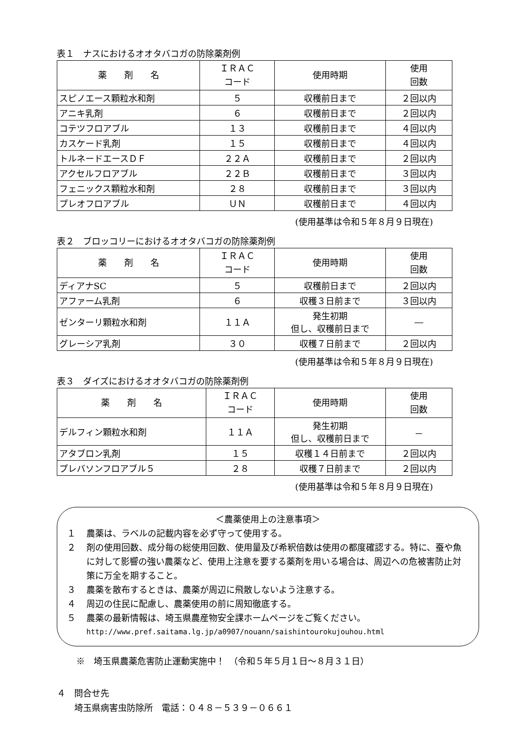表１　ナスにおけるオオタバコガの防除薬剤例
| 薬 剤 名 | ＩＲＡＣ コード | 使用時期 | 使用 回数 |
| --- | --- | --- | --- |
| スピノエース顆粒水和剤 | ５ | 収穫前日まで | ２回以内 |
| アニキ乳剤 | ６ | 収穫前日まで | ２回以内 |
| コテツフロアブル | １３ | 収穫前日まで | ４回以内 |
| カスケード乳剤 | １５ | 収穫前日まで | ４回以内 |
| トルネードエースＤＦ | ２２Ａ | 収穫前日まで | ２回以内 |
| アクセルフロアブル | ２２Ｂ | 収穫前日まで | ３回以内 |
| フェニックス顆粒水和剤 | ２８ | 収穫前日まで | ３回以内 |
| プレオフロアブル | ＵＮ | 収穫前日まで | ４回以内 |
(使用基準は令和５年８月９日現在)
表２　ブロッコリーにおけるオオタバコガの防除薬剤例
| 薬 剤 名 | ＩＲＡＣ コード | 使用時期 | 使用 回数 |
| --- | --- | --- | --- |
| ディアナSC | ５ | 収穫前日まで | ２回以内 |
| アファーム乳剤 | ６ | 収穫３日前まで | ３回以内 |
| ゼンターリ顆粒水和剤 | １１Ａ | 発生初期 但し、収穫前日まで | ― |
| グレーシア乳剤 | ３０ | 収穫７日前まで | ２回以内 |
(使用基準は令和５年８月９日現在)
表３　ダイズにおけるオオタバコガの防除薬剤例
| 薬 剤 名 | ＩＲＡＣ コード | 使用時期 | 使用 回数 |
| --- | --- | --- | --- |
| デルフィン顆粒水和剤 | １１Ａ | 発生初期 但し、収穫前日まで | － |
| アタブロン乳剤 | １５ | 収穫１４日前まで | ２回以内 |
| プレバソンフロアブル５ | ２８ | 収穫７日前まで | ２回以内 |
(使用基準は令和５年８月９日現在)
＜農薬使用上の注意事項＞
１ 農薬は、ラベルの記載内容を必ず守って使用する。
２ 剤の使用回数、成分毎の総使用回数、使用量及び希釈倍数は使用の都度確認する。特に、蚕や魚に対して影響の強い農薬など、使用上注意を要する薬剤を用いる場合は、周辺への危被害防止対策に万全を期すること。
３ 農薬を散布するときは、農薬が周辺に飛散しないよう注意する。
４ 周辺の住民に配慮し、農薬使用の前に周知徹底する。
５ 農薬の最新情報は、埼玉県農産物安全課ホームページをご覧ください。
http://www.pref.saitama.lg.jp/a0907/nouann/saishintourokujouhou.html
※　埼玉県農薬危害防止運動実施中！　（令和５年５月１日～８月３１日）
４　問合せ先
　　埼玉県病害虫防除所　電話：０４８－５３９－０６６１